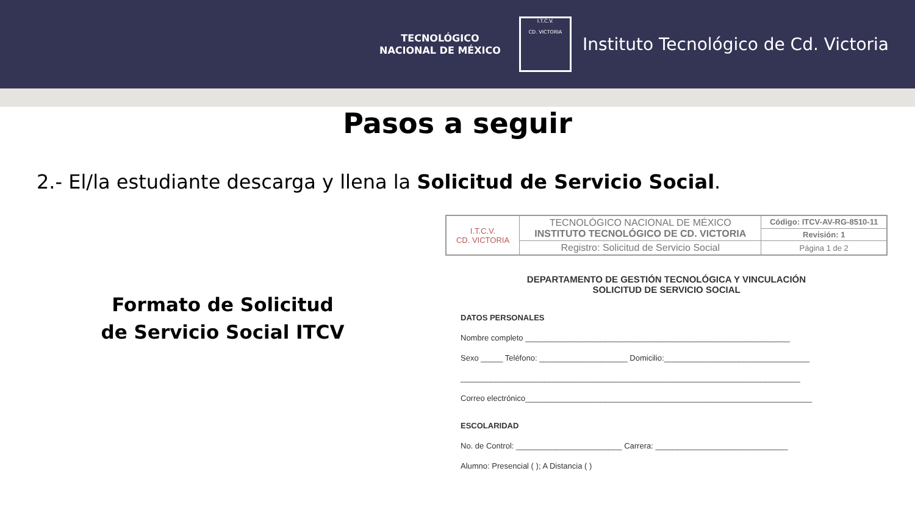TECNOLÓGICO
NACIONAL DE MÉXICO
I.T.C.V.
CD. VICTORIA
Instituto Tecnológico de Cd. Victoria
Pasos a seguir
2.- El/la estudiante descarga y llena la Solicitud de Servicio Social.
Formato de Solicitud
de Servicio Social ITCV
| I.T.C.V. CD. VICTORIA | TECNOLÓGICO NACIONAL DE MÉXICO INSTITUTO TECNOLÓGICO DE CD. VICTORIA | Código: ITCV-AV-RG-8510-11 |
| | | Revisión: 1 |
| | Registro: Solicitud de Servicio Social | Página 1 de 2 |
DEPARTAMENTO DE GESTIÓN TECNOLÓGICA Y VINCULACIÓN
SOLICITUD DE SERVICIO SOCIAL
DATOS PERSONALES
Nombre completo ____________________________________________________________
Sexo _____ Teléfono: ____________________ Domicilio:_________________________________
_____________________________________________________________________________
Correo electrónico_________________________________________________________________
ESCOLARIDAD
No. de Control: ________________________ Carrera: ______________________________
Alumno: Presencial ( ); A Distancia ( )